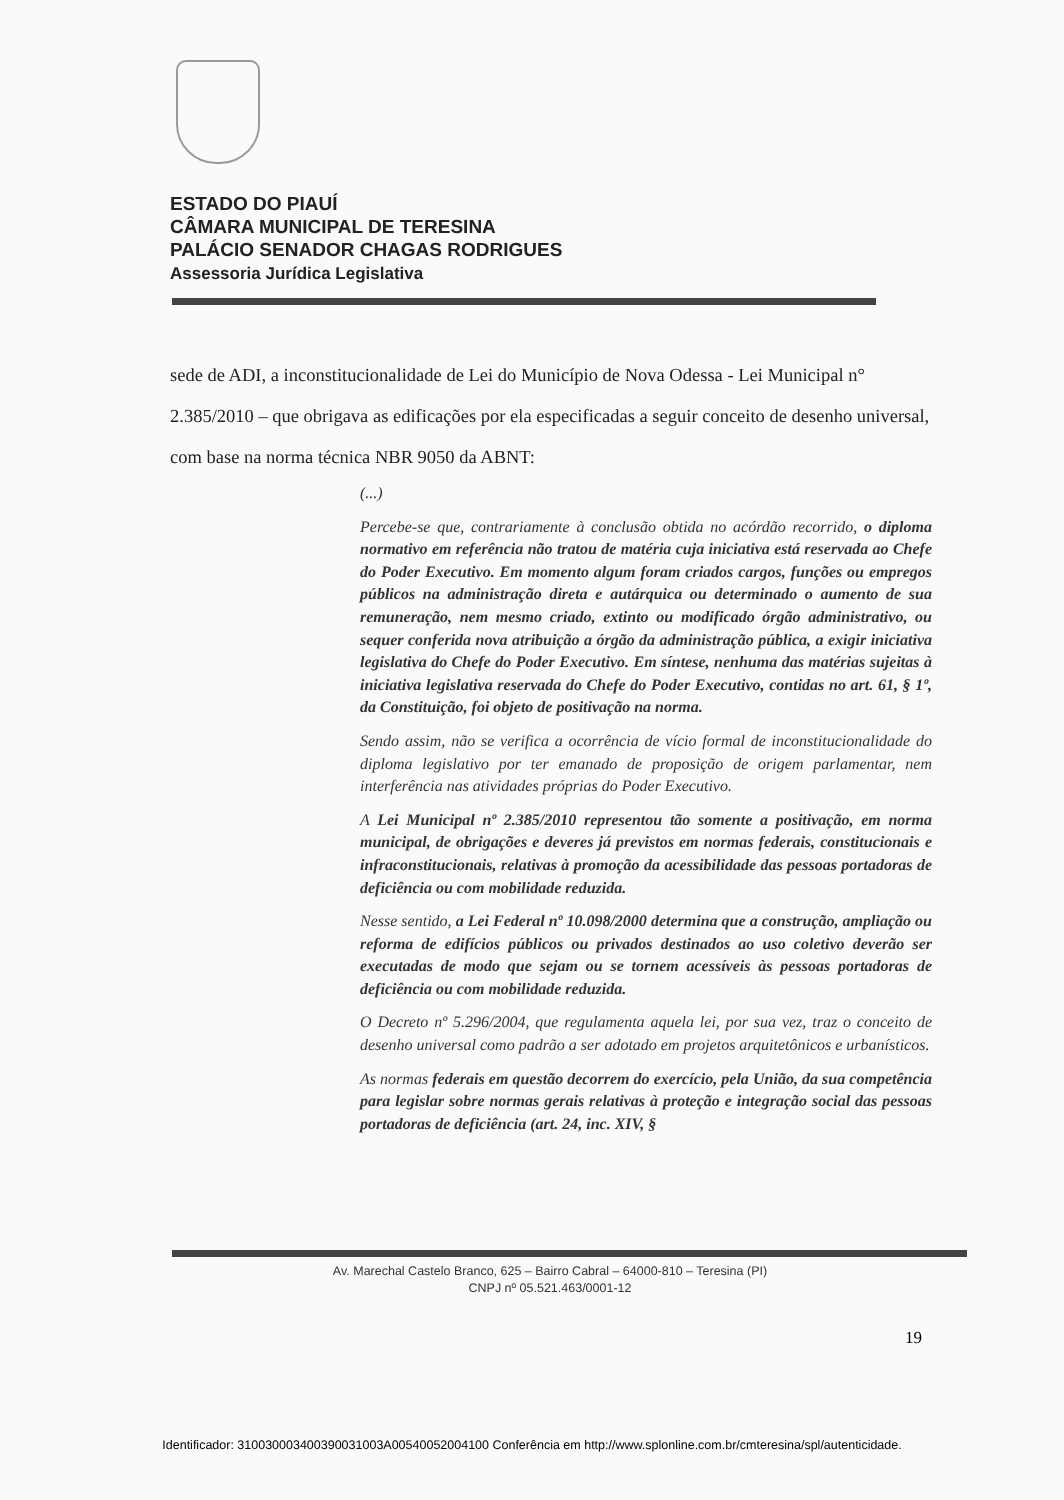ESTADO DO PIAUÍ
CÂMARA MUNICIPAL DE TERESINA
PALÁCIO SENADOR CHAGAS RODRIGUES
Assessoria Jurídica Legislativa
sede de ADI, a inconstitucionalidade de Lei do Município de Nova Odessa - Lei Municipal n° 2.385/2010 – que obrigava as edificações por ela especificadas a seguir conceito de desenho universal, com base na norma técnica NBR 9050 da ABNT:
(...)
Percebe-se que, contrariamente à conclusão obtida no acórdão recorrido, o diploma normativo em referência não tratou de matéria cuja iniciativa está reservada ao Chefe do Poder Executivo. Em momento algum foram criados cargos, funções ou empregos públicos na administração direta e autárquica ou determinado o aumento de sua remuneração, nem mesmo criado, extinto ou modificado órgão administrativo, ou sequer conferida nova atribuição a órgão da administração pública, a exigir iniciativa legislativa do Chefe do Poder Executivo. Em síntese, nenhuma das matérias sujeitas à iniciativa legislativa reservada do Chefe do Poder Executivo, contidas no art. 61, § 1º, da Constituição, foi objeto de positivação na norma.
Sendo assim, não se verifica a ocorrência de vício formal de inconstitucionalidade do diploma legislativo por ter emanado de proposição de origem parlamentar, nem interferência nas atividades próprias do Poder Executivo.
A Lei Municipal nº 2.385/2010 representou tão somente a positivação, em norma municipal, de obrigações e deveres já previstos em normas federais, constitucionais e infraconstitucionais, relativas à promoção da acessibilidade das pessoas portadoras de deficiência ou com mobilidade reduzida.
Nesse sentido, a Lei Federal nº 10.098/2000 determina que a construção, ampliação ou reforma de edifícios públicos ou privados destinados ao uso coletivo deverão ser executadas de modo que sejam ou se tornem acessíveis às pessoas portadoras de deficiência ou com mobilidade reduzida.
O Decreto nº 5.296/2004, que regulamenta aquela lei, por sua vez, traz o conceito de desenho universal como padrão a ser adotado em projetos arquitetônicos e urbanísticos.
As normas federais em questão decorrem do exercício, pela União, da sua competência para legislar sobre normas gerais relativas à proteção e integração social das pessoas portadoras de deficiência (art. 24, inc. XIV, §
Av. Marechal Castelo Branco, 625 – Bairro Cabral – 64000-810 – Teresina (PI)
CNPJ nº 05.521.463/0001-12
19
Identificador: 310030003400390031003A00540052004100 Conferência em http://www.splonline.com.br/cmteresina/spl/autenticidade.